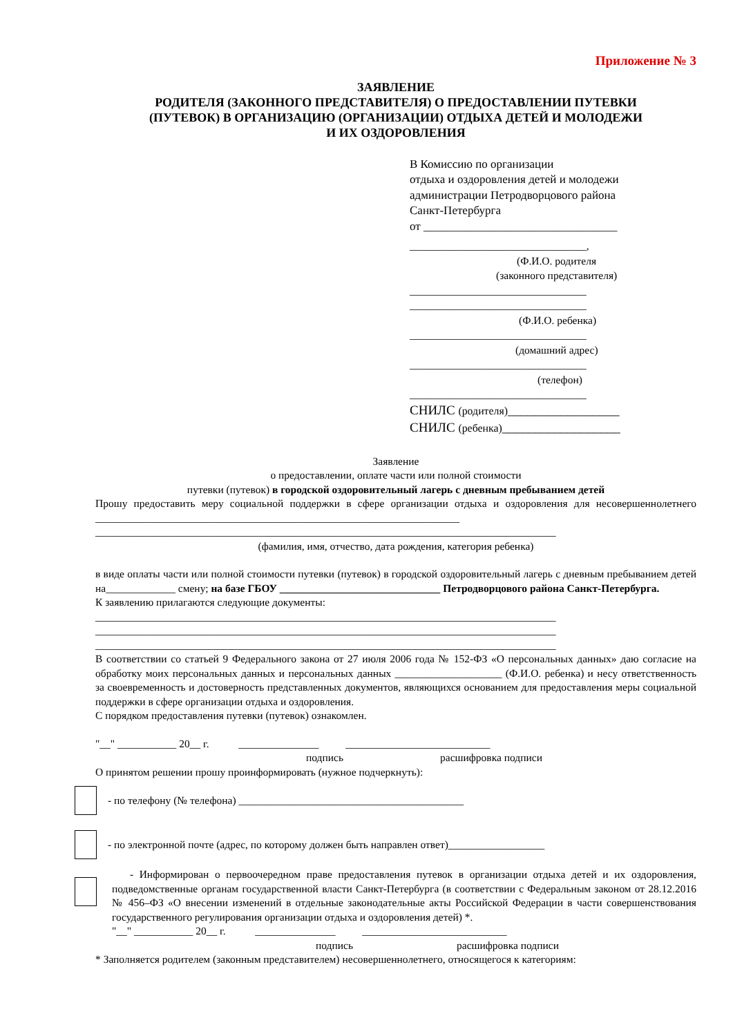Приложение № 3
ЗАЯВЛЕНИЕ
РОДИТЕЛЯ (ЗАКОННОГО ПРЕДСТАВИТЕЛЯ) О ПРЕДОСТАВЛЕНИИ ПУТЕВКИ
(ПУТЕВОК) В ОРГАНИЗАЦИЮ (ОРГАНИЗАЦИИ) ОТДЫХА ДЕТЕЙ И МОЛОДЕЖИ
И ИХ ОЗДОРОВЛЕНИЯ
В Комиссию по организации
отдыха и оздоровления детей и молодежи
администрации Петродворцового района
Санкт-Петербурга
от _________________________________
_________________________________,
(Ф.И.О. родителя
(законного представителя)
_________________________________
_________________________________
(Ф.И.О. ребенка)
_________________________________
(домашний адрес)
_________________________________
(телефон)
_________________________________
СНИЛС (родителя)_________________
СНИЛС (ребенка)__________________
Заявление
о предоставлении, оплате части или полной стоимости
путевки (путевок) в городской оздоровительный лагерь с дневным пребыванием детей
Прошу предоставить меру социальной поддержки в сфере организации отдыха и оздоровления для несовершеннолетнего ____________________________________________________________________
______________________________________________________________________________________
(фамилия, имя, отчество, дата рождения, категория ребенка)
в виде оплаты части или полной стоимости путевки (путевок) в городской оздоровительный лагерь с дневным пребыванием детей на_____________ смену; на базе ГБОУ ______________________________ Петродворцового района Санкт-Петербурга.
К заявлению прилагаются следующие документы:
______________________________________________________________________________________
______________________________________________________________________________________
______________________________________________________________________________________
В соответствии со статьей 9 Федерального закона от 27 июля 2006 года № 152-ФЗ «О персональных данных» даю согласие на обработку моих персональных данных и персональных данных ____________________ (Ф.И.О. ребенка) и несу ответственность за своевременность и достоверность представленных документов, являющихся основанием для предоставления меры социальной поддержки в сфере организации отдыха и оздоровления.
С порядком предоставления путевки (путевок) ознакомлен.
"__" ___________ 20__ г. _______________ ___________________________
подпись расшифровка подписи
О принятом решении прошу проинформировать (нужное подчеркнуть):
- по телефону (№ телефона) __________________________________________
- по электронной почте (адрес, по которому должен быть направлен ответ)__________________
- Информирован о первоочередном праве предоставления путевок в организации отдыха детей и их оздоровления, подведомственные органам государственной власти Санкт-Петербурга (в соответствии с Федеральным законом от 28.12.2016 № 456–ФЗ «О внесении изменений в отдельные законодательные акты Российской Федерации в части совершенствования государственного регулирования организации отдыха и оздоровления детей) *.
"__" ___________ 20__ г. _______________ ___________________________
подпись расшифровка подписи
* Заполняется родителем (законным представителем) несовершеннолетнего, относящегося к категориям: